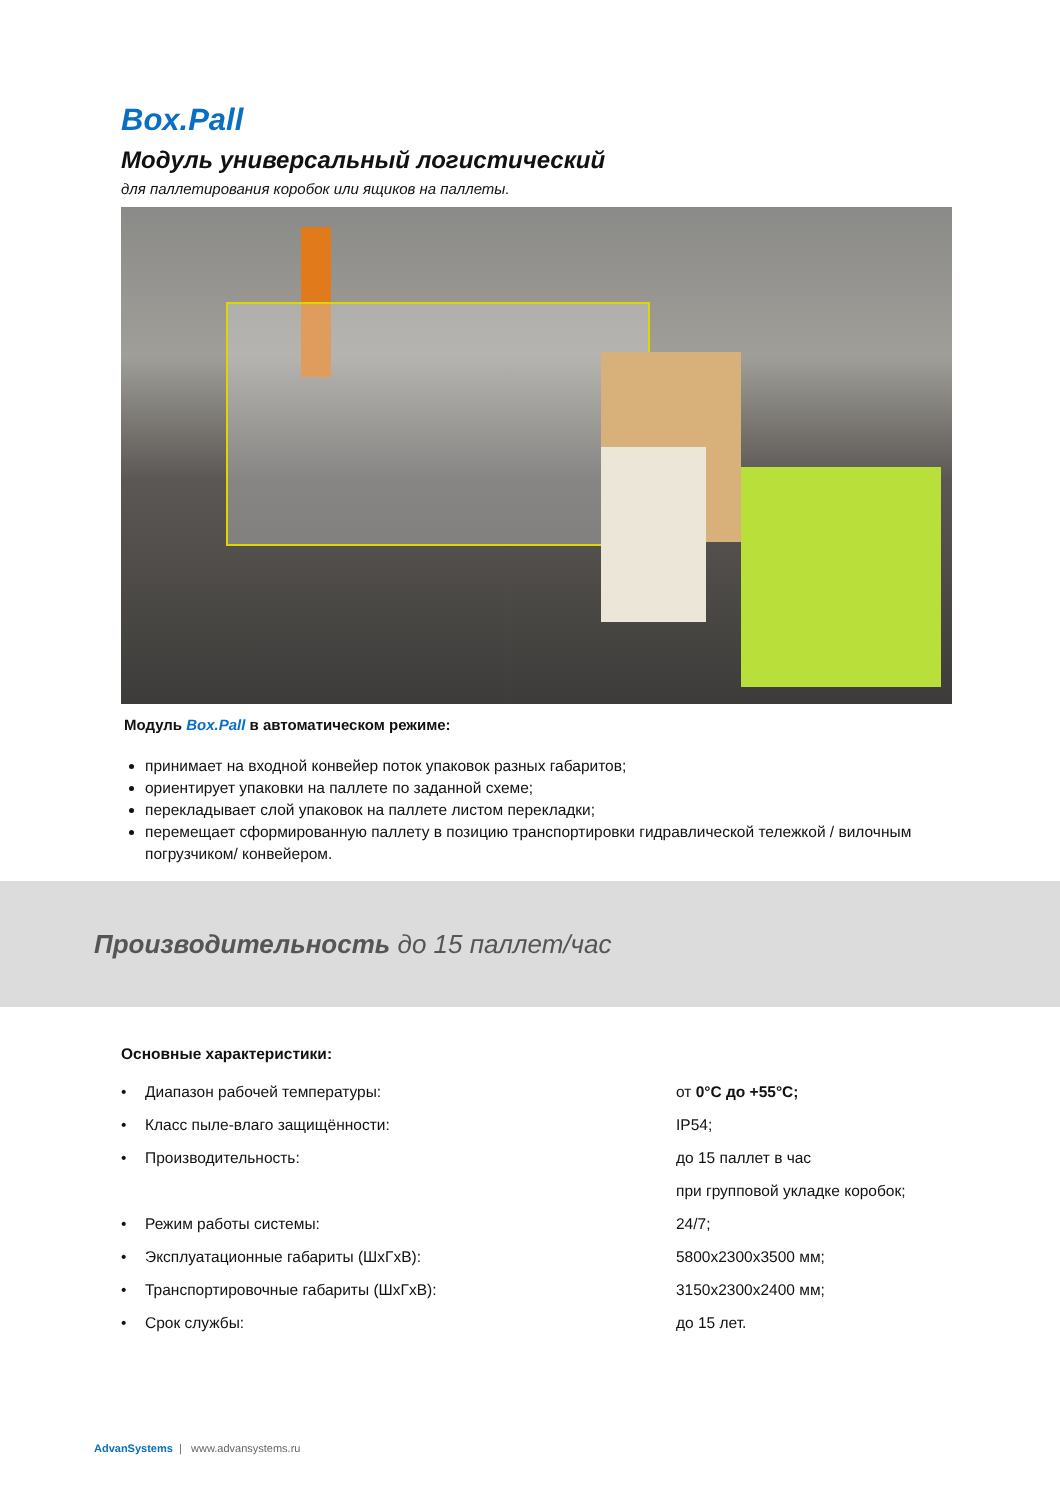Box.Pall
Модуль универсальный логистический
для паллетирования коробок или ящиков на паллеты.
Модуль Box.Pall в автоматическом режиме:
принимает на входной конвейер поток упаковок разных габаритов;
ориентирует упаковки на паллете по заданной схеме;
перекладывает слой упаковок на паллете листом перекладки;
перемещает сформированную паллету в позицию транспортировки гидравлической тележкой / вилочным погрузчиком/ конвейером.
Производительность до 15 паллет/час
Основные характеристики:
| • | Диапазон рабочей температуры: | от 0°С до +55°С; |
| • | Класс пыле-влаго защищённости: | IP54; |
| • | Производительность: | до 15 паллет в час |
| | | при групповой укладке коробок; |
| • | Режим работы системы: | 24/7; |
| • | Эксплуатационные габариты (ШхГхВ): | 5800х2300х3500 мм; |
| • | Транспортировочные габариты (ШхГхВ): | 3150х2300х2400 мм; |
| • | Срок службы: | до 15 лет. |
AdvanSystems | www.advansystems.ru